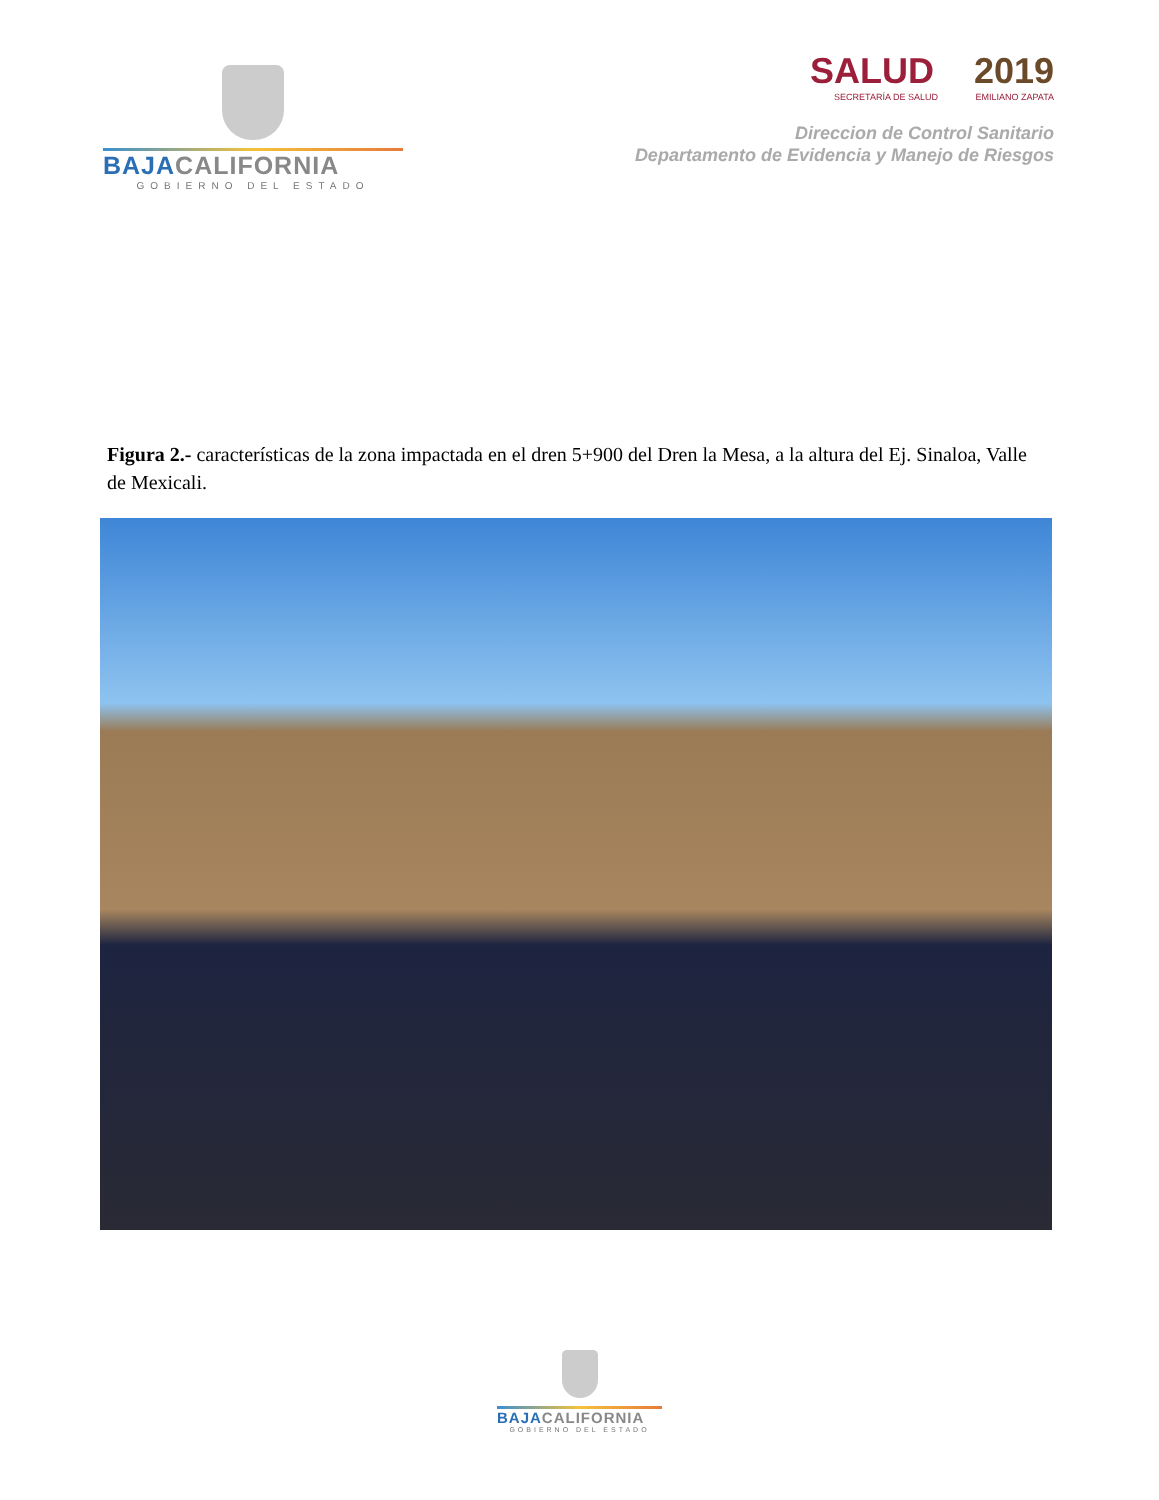BAJACALIFORNIA
GOBIERNO DEL ESTADO
SALUD 2019
SECRETARÍA DE SALUD EMILIANO ZAPATA
Direccion de Control Sanitario
Departamento de Evidencia y Manejo de Riesgos
Figura 2.- características de la zona impactada en el dren 5+900 del Dren la Mesa, a la altura del Ej. Sinaloa, Valle de Mexicali.
BAJACALIFORNIA
GOBIERNO DEL ESTADO